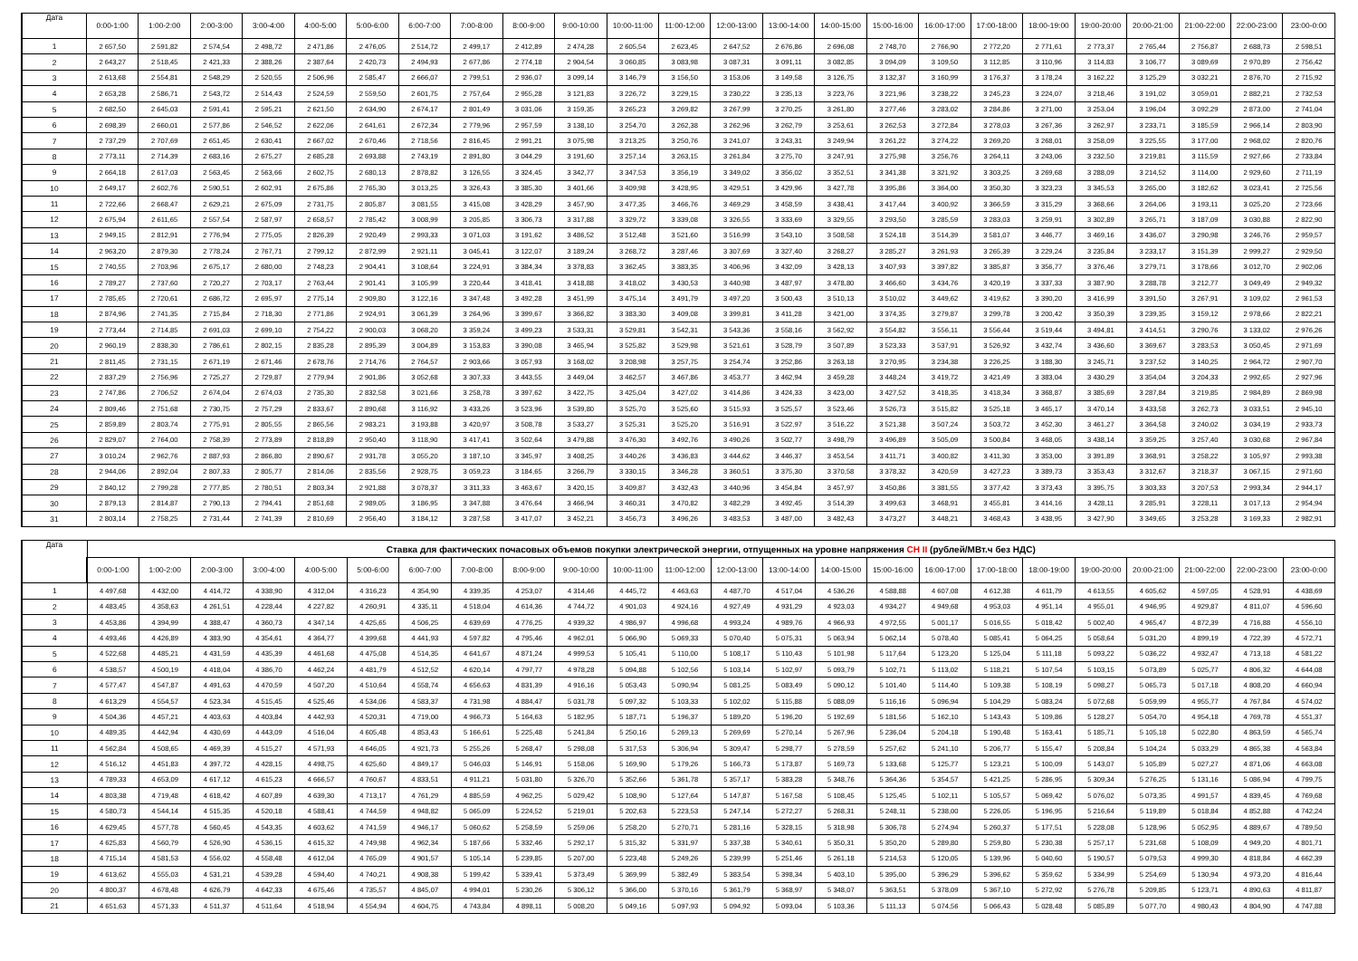| Дата | 0:00-1:00 | 1:00-2:00 | 2:00-3:00 | 3:00-4:00 | 4:00-5:00 | 5:00-6:00 | 6:00-7:00 | 7:00-8:00 | 8:00-9:00 | 9:00-10:00 | 10:00-11:00 | 11:00-12:00 | 12:00-13:00 | 13:00-14:00 | 14:00-15:00 | 15:00-16:00 | 16:00-17:00 | 17:00-18:00 | 18:00-19:00 | 19:00-20:00 | 20:00-21:00 | 21:00-22:00 | 22:00-23:00 | 23:00-0:00 |
| --- | --- | --- | --- | --- | --- | --- | --- | --- | --- | --- | --- | --- | --- | --- | --- | --- | --- | --- | --- | --- | --- | --- | --- | --- |
| 1 | 2 657,50 | 2 591,82 | 2 574,54 | 2 498,72 | 2 471,86 | 2 476,05 | 2 514,72 | 2 499,17 | 2 412,89 | 2 474,28 | 2 605,54 | 2 623,45 | 2 647,52 | 2 676,86 | 2 696,08 | 2 748,70 | 2 766,90 | 2 772,20 | 2 771,61 | 2 773,37 | 2 765,44 | 2 756,87 | 2 688,73 | 2 598,51 |
| 2 | 2 643,27 | 2 518,45 | 2 421,33 | 2 388,26 | 2 387,64 | 2 420,73 | 2 494,93 | 2 677,86 | 2 774,18 | 2 904,54 | 3 060,85 | 3 083,98 | 3 087,31 | 3 091,11 | 3 082,85 | 3 094,09 | 3 109,50 | 3 112,85 | 3 110,96 | 3 114,83 | 3 106,77 | 3 089,69 | 2 970,89 | 2 756,42 |
| 3 | 2 613,68 | 2 554,81 | 2 548,29 | 2 520,55 | 2 506,96 | 2 585,47 | 2 666,07 | 2 799,51 | 2 936,07 | 3 099,14 | 3 146,79 | 3 156,50 | 3 153,06 | 3 149,58 | 3 126,75 | 3 132,37 | 3 160,99 | 3 176,37 | 3 178,24 | 3 162,22 | 3 125,29 | 3 032,21 | 2 876,70 | 2 715,92 |
| 4 | 2 653,28 | 2 586,71 | 2 543,72 | 2 514,43 | 2 524,59 | 2 559,50 | 2 601,75 | 2 757,64 | 2 955,28 | 3 121,83 | 3 226,72 | 3 229,15 | 3 230,22 | 3 235,13 | 3 223,76 | 3 221,96 | 3 238,22 | 3 245,23 | 3 224,07 | 3 218,46 | 3 191,02 | 3 059,01 | 2 882,21 | 2 732,53 |
| 5 | 2 682,50 | 2 645,03 | 2 591,41 | 2 595,21 | 2 621,50 | 2 634,90 | 2 674,17 | 2 801,49 | 3 031,06 | 3 159,35 | 3 265,23 | 3 269,82 | 3 267,99 | 3 270,25 | 3 261,80 | 3 277,46 | 3 283,02 | 3 284,86 | 3 271,00 | 3 253,04 | 3 196,04 | 3 092,29 | 2 873,00 | 2 741,04 |
| 6 | 2 698,39 | 2 660,01 | 2 577,86 | 2 546,52 | 2 622,06 | 2 641,61 | 2 672,34 | 2 779,96 | 2 957,59 | 3 138,10 | 3 254,70 | 3 262,38 | 3 262,96 | 3 262,79 | 3 253,61 | 3 262,53 | 3 272,84 | 3 278,03 | 3 267,36 | 3 262,97 | 3 233,71 | 3 185,59 | 2 966,14 | 2 803,90 |
| 7 | 2 737,29 | 2 707,69 | 2 651,45 | 2 630,41 | 2 667,02 | 2 670,46 | 2 718,56 | 2 816,45 | 2 991,21 | 3 075,98 | 3 213,25 | 3 250,76 | 3 241,07 | 3 243,31 | 3 249,94 | 3 261,22 | 3 274,22 | 3 269,20 | 3 268,01 | 3 258,09 | 3 225,55 | 3 177,00 | 2 968,02 | 2 820,76 |
| 8 | 2 773,11 | 2 714,39 | 2 683,16 | 2 675,27 | 2 685,28 | 2 693,88 | 2 743,19 | 2 891,80 | 3 044,29 | 3 191,60 | 3 257,14 | 3 263,15 | 3 261,84 | 3 275,70 | 3 247,91 | 3 275,98 | 3 256,76 | 3 264,11 | 3 243,06 | 3 232,50 | 3 219,81 | 3 115,59 | 2 927,66 | 2 733,84 |
| 9 | 2 664,18 | 2 617,03 | 2 563,45 | 2 563,66 | 2 602,75 | 2 680,13 | 2 878,82 | 3 126,55 | 3 324,45 | 3 342,77 | 3 347,53 | 3 356,19 | 3 349,02 | 3 356,02 | 3 352,51 | 3 341,38 | 3 321,92 | 3 303,25 | 3 269,68 | 3 288,09 | 3 214,52 | 3 114,00 | 2 929,60 | 2 711,19 |
| 10 | 2 649,17 | 2 602,76 | 2 590,51 | 2 602,91 | 2 675,86 | 2 765,30 | 3 013,25 | 3 326,43 | 3 385,30 | 3 401,66 | 3 409,98 | 3 428,95 | 3 429,51 | 3 429,96 | 3 427,78 | 3 395,86 | 3 364,00 | 3 350,30 | 3 323,23 | 3 345,53 | 3 265,00 | 3 182,62 | 3 023,41 | 2 725,56 |
| 11 | 2 722,66 | 2 668,47 | 2 629,21 | 2 675,09 | 2 731,75 | 2 805,87 | 3 081,55 | 3 415,08 | 3 428,29 | 3 457,90 | 3 477,35 | 3 466,76 | 3 469,29 | 3 458,59 | 3 438,41 | 3 417,44 | 3 400,92 | 3 366,59 | 3 315,29 | 3 368,66 | 3 264,06 | 3 193,11 | 3 025,20 | 2 723,66 |
| 12 | 2 675,94 | 2 611,65 | 2 557,54 | 2 587,97 | 2 658,57 | 2 785,42 | 3 008,99 | 3 205,85 | 3 306,73 | 3 317,88 | 3 329,72 | 3 339,08 | 3 326,55 | 3 333,69 | 3 329,55 | 3 293,50 | 3 285,59 | 3 283,03 | 3 259,91 | 3 302,89 | 3 265,71 | 3 187,09 | 3 030,88 | 2 822,90 |
| 13 | 2 949,15 | 2 812,91 | 2 776,94 | 2 775,05 | 2 826,39 | 2 920,49 | 2 993,33 | 3 071,03 | 3 191,62 | 3 486,52 | 3 512,48 | 3 521,60 | 3 516,99 | 3 543,10 | 3 508,58 | 3 524,18 | 3 514,39 | 3 581,07 | 3 446,77 | 3 469,16 | 3 436,07 | 3 290,98 | 3 246,76 | 2 959,57 |
| 14 | 2 963,20 | 2 879,30 | 2 778,24 | 2 767,71 | 2 799,12 | 2 872,99 | 2 921,11 | 3 045,41 | 3 122,07 | 3 189,24 | 3 268,72 | 3 287,46 | 3 307,69 | 3 327,40 | 3 268,27 | 3 285,27 | 3 261,93 | 3 265,39 | 3 229,24 | 3 235,84 | 3 233,17 | 3 151,39 | 2 999,27 | 2 929,50 |
| 15 | 2 740,55 | 2 703,96 | 2 675,17 | 2 680,00 | 2 748,23 | 2 904,41 | 3 108,64 | 3 224,91 | 3 384,34 | 3 378,83 | 3 362,45 | 3 383,35 | 3 406,96 | 3 432,09 | 3 428,13 | 3 407,93 | 3 397,82 | 3 385,87 | 3 356,77 | 3 376,46 | 3 279,71 | 3 178,66 | 3 012,70 | 2 902,06 |
| 16 | 2 789,27 | 2 737,60 | 2 720,27 | 2 703,17 | 2 763,44 | 2 901,41 | 3 105,99 | 3 220,44 | 3 418,41 | 3 418,88 | 3 418,02 | 3 430,53 | 3 440,98 | 3 487,97 | 3 478,80 | 3 466,60 | 3 434,76 | 3 420,19 | 3 337,33 | 3 387,90 | 3 288,78 | 3 212,77 | 3 049,49 | 2 949,32 |
| 17 | 2 785,65 | 2 720,61 | 2 686,72 | 2 695,97 | 2 775,14 | 2 909,80 | 3 122,16 | 3 347,48 | 3 492,28 | 3 451,99 | 3 475,14 | 3 491,79 | 3 497,20 | 3 500,43 | 3 510,13 | 3 510,02 | 3 449,62 | 3 419,62 | 3 390,20 | 3 416,99 | 3 391,50 | 3 267,91 | 3 109,02 | 2 961,53 |
| 18 | 2 874,96 | 2 741,35 | 2 715,84 | 2 718,30 | 2 771,86 | 2 924,91 | 3 061,39 | 3 264,96 | 3 399,67 | 3 366,82 | 3 383,30 | 3 409,08 | 3 399,81 | 3 411,28 | 3 421,00 | 3 374,35 | 3 279,87 | 3 299,78 | 3 200,42 | 3 350,39 | 3 239,35 | 3 159,12 | 2 978,66 | 2 822,21 |
| 19 | 2 773,44 | 2 714,85 | 2 691,03 | 2 699,10 | 2 754,22 | 2 900,03 | 3 068,20 | 3 359,24 | 3 499,23 | 3 533,31 | 3 529,81 | 3 542,31 | 3 543,36 | 3 558,16 | 3 562,92 | 3 554,82 | 3 556,11 | 3 556,44 | 3 519,44 | 3 494,81 | 3 414,51 | 3 290,76 | 3 133,02 | 2 976,26 |
| 20 | 2 960,19 | 2 838,30 | 2 786,61 | 2 802,15 | 2 835,28 | 2 895,39 | 3 004,89 | 3 153,83 | 3 390,08 | 3 465,94 | 3 525,82 | 3 529,98 | 3 521,61 | 3 528,79 | 3 507,89 | 3 523,33 | 3 537,91 | 3 526,92 | 3 432,74 | 3 436,60 | 3 369,67 | 3 283,53 | 3 050,45 | 2 971,69 |
| 21 | 2 811,45 | 2 731,15 | 2 671,19 | 2 671,46 | 2 678,76 | 2 714,76 | 2 764,57 | 2 903,66 | 3 057,93 | 3 168,02 | 3 208,98 | 3 257,75 | 3 254,74 | 3 252,86 | 3 263,18 | 3 270,95 | 3 234,38 | 3 226,25 | 3 188,30 | 3 245,71 | 3 237,52 | 3 140,25 | 2 964,72 | 2 907,70 |
| 22 | 2 837,29 | 2 756,96 | 2 725,27 | 2 729,87 | 2 779,94 | 2 901,86 | 3 052,68 | 3 307,33 | 3 443,55 | 3 449,04 | 3 462,57 | 3 467,86 | 3 453,77 | 3 462,94 | 3 459,28 | 3 448,24 | 3 419,72 | 3 421,49 | 3 383,04 | 3 430,29 | 3 354,04 | 3 204,33 | 2 992,65 | 2 927,96 |
| 23 | 2 747,86 | 2 706,52 | 2 674,04 | 2 674,03 | 2 735,30 | 2 832,58 | 3 021,66 | 3 258,78 | 3 397,62 | 3 422,75 | 3 425,04 | 3 427,02 | 3 414,86 | 3 424,33 | 3 423,00 | 3 427,52 | 3 418,35 | 3 418,34 | 3 368,87 | 3 385,69 | 3 287,84 | 3 219,85 | 2 984,89 | 2 869,98 |
| 24 | 2 809,46 | 2 751,68 | 2 730,75 | 2 757,29 | 2 833,67 | 2 890,68 | 3 116,92 | 3 433,26 | 3 523,96 | 3 539,80 | 3 525,70 | 3 525,60 | 3 515,93 | 3 525,57 | 3 523,46 | 3 526,73 | 3 515,82 | 3 525,18 | 3 465,17 | 3 470,14 | 3 433,58 | 3 262,73 | 3 033,51 | 2 945,10 |
| 25 | 2 859,89 | 2 803,74 | 2 775,91 | 2 805,55 | 2 865,56 | 2 983,21 | 3 193,88 | 3 420,97 | 3 508,78 | 3 533,27 | 3 525,31 | 3 525,20 | 3 516,91 | 3 522,97 | 3 516,22 | 3 521,38 | 3 507,24 | 3 503,72 | 3 452,30 | 3 461,27 | 3 364,58 | 3 240,02 | 3 034,19 | 2 933,73 |
| 26 | 2 829,07 | 2 764,00 | 2 758,39 | 2 773,89 | 2 818,89 | 2 950,40 | 3 118,90 | 3 417,41 | 3 502,64 | 3 479,88 | 3 476,30 | 3 492,76 | 3 490,26 | 3 502,77 | 3 498,79 | 3 496,89 | 3 505,09 | 3 500,84 | 3 468,05 | 3 438,14 | 3 359,25 | 3 257,40 | 3 030,68 | 2 967,84 |
| 27 | 3 010,24 | 2 962,76 | 2 887,93 | 2 866,80 | 2 890,67 | 2 931,78 | 3 055,20 | 3 187,10 | 3 345,97 | 3 408,25 | 3 440,26 | 3 436,83 | 3 444,62 | 3 446,37 | 3 453,54 | 3 411,71 | 3 400,82 | 3 411,30 | 3 353,00 | 3 391,89 | 3 368,91 | 3 258,22 | 3 105,97 | 2 993,38 |
| 28 | 2 944,06 | 2 892,04 | 2 807,33 | 2 805,77 | 2 814,06 | 2 835,56 | 2 928,75 | 3 059,23 | 3 184,65 | 3 266,79 | 3 330,15 | 3 346,28 | 3 360,51 | 3 375,30 | 3 370,58 | 3 378,32 | 3 420,59 | 3 427,23 | 3 389,73 | 3 353,43 | 3 312,67 | 3 218,37 | 3 067,15 | 2 971,60 |
| 29 | 2 840,12 | 2 799,28 | 2 777,85 | 2 780,51 | 2 803,34 | 2 921,88 | 3 078,37 | 3 311,33 | 3 463,67 | 3 420,15 | 3 409,87 | 3 432,43 | 3 440,96 | 3 454,84 | 3 457,97 | 3 450,86 | 3 381,55 | 3 377,42 | 3 373,43 | 3 395,75 | 3 303,33 | 3 207,53 | 2 993,34 | 2 944,17 |
| 30 | 2 879,13 | 2 814,87 | 2 790,13 | 2 794,41 | 2 851,68 | 2 989,05 | 3 186,95 | 3 347,88 | 3 476,64 | 3 466,94 | 3 460,31 | 3 470,82 | 3 482,29 | 3 492,45 | 3 514,39 | 3 499,63 | 3 468,91 | 3 455,81 | 3 414,16 | 3 428,11 | 3 285,91 | 3 228,11 | 3 017,13 | 2 954,94 |
| 31 | 2 803,14 | 2 758,25 | 2 731,44 | 2 741,39 | 2 810,69 | 2 956,40 | 3 184,12 | 3 287,58 | 3 417,07 | 3 452,21 | 3 456,73 | 3 496,26 | 3 483,53 | 3 487,00 | 3 482,43 | 3 473,27 | 3 448,21 | 3 468,43 | 3 438,95 | 3 427,90 | 3 349,65 | 3 253,28 | 3 169,33 | 2 982,91 |
| Дата | Ставка для фактических почасовых объемов покупки электрической энергии, отпущенных на уровне напряжения СН II (рублей/МВт.ч без НДС) | | | | | | | | | | | | | | | | | | | | | | | |
| --- | --- | --- | --- | --- | --- | --- | --- | --- | --- | --- | --- | --- | --- | --- | --- | --- | --- | --- | --- | --- | --- | --- | --- | --- |
| | 0:00-1:00 | 1:00-2:00 | 2:00-3:00 | 3:00-4:00 | 4:00-5:00 | 5:00-6:00 | 6:00-7:00 | 7:00-8:00 | 8:00-9:00 | 9:00-10:00 | 10:00-11:00 | 11:00-12:00 | 12:00-13:00 | 13:00-14:00 | 14:00-15:00 | 15:00-16:00 | 16:00-17:00 | 17:00-18:00 | 18:00-19:00 | 19:00-20:00 | 20:00-21:00 | 21:00-22:00 | 22:00-23:00 | 23:00-0:00 |
| 1 | 4 497,68 | 4 432,00 | 4 414,72 | 4 338,90 | 4 312,04 | 4 316,23 | 4 354,90 | 4 339,35 | 4 253,07 | 4 314,46 | 4 445,72 | 4 463,63 | 4 487,70 | 4 517,04 | 4 536,26 | 4 588,88 | 4 607,08 | 4 612,38 | 4 611,79 | 4 613,55 | 4 605,62 | 4 597,05 | 4 528,91 | 4 438,69 |
| 2 | 4 483,45 | 4 358,63 | 4 261,51 | 4 228,44 | 4 227,82 | 4 260,91 | 4 335,11 | 4 518,04 | 4 614,36 | 4 744,72 | 4 901,03 | 4 924,16 | 4 927,49 | 4 931,29 | 4 923,03 | 4 934,27 | 4 949,68 | 4 953,03 | 4 951,14 | 4 955,01 | 4 946,95 | 4 929,87 | 4 811,07 | 4 596,60 |
| 3 | 4 453,86 | 4 394,99 | 4 388,47 | 4 360,73 | 4 347,14 | 4 425,65 | 4 506,25 | 4 639,69 | 4 776,25 | 4 939,32 | 4 986,97 | 4 996,68 | 4 993,24 | 4 989,76 | 4 966,93 | 4 972,55 | 5 001,17 | 5 016,55 | 5 018,42 | 5 002,40 | 4 965,47 | 4 872,39 | 4 716,88 | 4 556,10 |
| 4 | 4 493,46 | 4 426,89 | 4 383,90 | 4 354,61 | 4 364,77 | 4 399,68 | 4 441,93 | 4 597,82 | 4 795,46 | 4 962,01 | 5 066,90 | 5 069,33 | 5 070,40 | 5 075,31 | 5 063,94 | 5 062,14 | 5 078,40 | 5 085,41 | 5 064,25 | 5 058,64 | 5 031,20 | 4 899,19 | 4 722,39 | 4 572,71 |
| 5 | 4 522,68 | 4 485,21 | 4 431,59 | 4 435,39 | 4 461,68 | 4 475,08 | 4 514,35 | 4 641,67 | 4 871,24 | 4 999,53 | 5 105,41 | 5 110,00 | 5 108,17 | 5 110,43 | 5 101,98 | 5 117,64 | 5 123,20 | 5 125,04 | 5 111,18 | 5 093,22 | 5 036,22 | 4 932,47 | 4 713,18 | 4 581,22 |
| 6 | 4 538,57 | 4 500,19 | 4 418,04 | 4 386,70 | 4 462,24 | 4 481,79 | 4 512,52 | 4 620,14 | 4 797,77 | 4 978,28 | 5 094,88 | 5 102,56 | 5 103,14 | 5 102,97 | 5 093,79 | 5 102,71 | 5 113,02 | 5 118,21 | 5 107,54 | 5 103,15 | 5 073,89 | 5 025,77 | 4 806,32 | 4 644,08 |
| 7 | 4 577,47 | 4 547,87 | 4 491,63 | 4 470,59 | 4 507,20 | 4 510,64 | 4 558,74 | 4 656,63 | 4 831,39 | 4 916,16 | 5 053,43 | 5 090,94 | 5 081,25 | 5 083,49 | 5 090,12 | 5 101,40 | 5 114,40 | 5 109,38 | 5 108,19 | 5 098,27 | 5 065,73 | 5 017,18 | 4 808,20 | 4 660,94 |
| 8 | 4 613,29 | 4 554,57 | 4 523,34 | 4 515,45 | 4 525,46 | 4 534,06 | 4 583,37 | 4 731,98 | 4 884,47 | 5 031,78 | 5 097,32 | 5 103,33 | 5 102,02 | 5 115,88 | 5 088,09 | 5 116,16 | 5 096,94 | 5 104,29 | 5 083,24 | 5 072,68 | 5 059,99 | 4 955,77 | 4 767,84 | 4 574,02 |
| 9 | 4 504,36 | 4 457,21 | 4 403,63 | 4 403,84 | 4 442,93 | 4 520,31 | 4 719,00 | 4 966,73 | 5 164,63 | 5 182,95 | 5 187,71 | 5 196,37 | 5 189,20 | 5 196,20 | 5 192,69 | 5 181,56 | 5 162,10 | 5 143,43 | 5 109,86 | 5 128,27 | 5 054,70 | 4 954,18 | 4 769,78 | 4 551,37 |
| 10 | 4 489,35 | 4 442,94 | 4 430,69 | 4 443,09 | 4 516,04 | 4 605,48 | 4 853,43 | 5 166,61 | 5 225,48 | 5 241,84 | 5 250,16 | 5 269,13 | 5 269,69 | 5 270,14 | 5 267,96 | 5 236,04 | 5 204,18 | 5 190,48 | 5 163,41 | 5 185,71 | 5 105,18 | 5 022,80 | 4 863,59 | 4 565,74 |
| 11 | 4 562,84 | 4 508,65 | 4 469,39 | 4 515,27 | 4 571,93 | 4 646,05 | 4 921,73 | 5 255,26 | 5 268,47 | 5 298,08 | 5 317,53 | 5 306,94 | 5 309,47 | 5 298,77 | 5 278,59 | 5 257,62 | 5 241,10 | 5 206,77 | 5 155,47 | 5 208,84 | 5 104,24 | 5 033,29 | 4 865,38 | 4 563,84 |
| 12 | 4 516,12 | 4 451,83 | 4 397,72 | 4 428,15 | 4 498,75 | 4 625,60 | 4 849,17 | 5 046,03 | 5 146,91 | 5 158,06 | 5 169,90 | 5 179,26 | 5 166,73 | 5 173,87 | 5 169,73 | 5 133,68 | 5 125,77 | 5 123,21 | 5 100,09 | 5 143,07 | 5 105,89 | 5 027,27 | 4 871,06 | 4 663,08 |
| 13 | 4 789,33 | 4 653,09 | 4 617,12 | 4 615,23 | 4 666,57 | 4 760,67 | 4 833,51 | 4 911,21 | 5 031,80 | 5 326,70 | 5 352,66 | 5 361,78 | 5 357,17 | 5 383,28 | 5 348,76 | 5 364,36 | 5 354,57 | 5 421,25 | 5 286,95 | 5 309,34 | 5 276,25 | 5 131,16 | 5 086,94 | 4 799,75 |
| 14 | 4 803,38 | 4 719,48 | 4 618,42 | 4 607,89 | 4 639,30 | 4 713,17 | 4 761,29 | 4 885,59 | 4 962,25 | 5 029,42 | 5 108,90 | 5 127,64 | 5 147,87 | 5 167,58 | 5 108,45 | 5 125,45 | 5 102,11 | 5 105,57 | 5 069,42 | 5 076,02 | 5 073,35 | 4 991,57 | 4 839,45 | 4 769,68 |
| 15 | 4 580,73 | 4 544,14 | 4 515,35 | 4 520,18 | 4 588,41 | 4 744,59 | 4 948,82 | 5 065,09 | 5 224,52 | 5 219,01 | 5 202,63 | 5 223,53 | 5 247,14 | 5 272,27 | 5 268,31 | 5 248,11 | 5 238,00 | 5 226,05 | 5 196,95 | 5 216,64 | 5 119,89 | 5 018,84 | 4 852,88 | 4 742,24 |
| 16 | 4 629,45 | 4 577,78 | 4 560,45 | 4 543,35 | 4 603,62 | 4 741,59 | 4 946,17 | 5 060,62 | 5 258,59 | 5 259,06 | 5 258,20 | 5 270,71 | 5 281,16 | 5 328,15 | 5 318,98 | 5 306,78 | 5 274,94 | 5 260,37 | 5 177,51 | 5 228,08 | 5 128,96 | 5 052,95 | 4 889,67 | 4 789,50 |
| 17 | 4 625,83 | 4 560,79 | 4 526,90 | 4 536,15 | 4 615,32 | 4 749,98 | 4 962,34 | 5 187,66 | 5 332,46 | 5 292,17 | 5 315,32 | 5 331,97 | 5 337,38 | 5 340,61 | 5 350,31 | 5 350,20 | 5 289,80 | 5 259,80 | 5 230,38 | 5 257,17 | 5 231,68 | 5 108,09 | 4 949,20 | 4 801,71 |
| 18 | 4 715,14 | 4 581,53 | 4 556,02 | 4 558,48 | 4 612,04 | 4 765,09 | 4 901,57 | 5 105,14 | 5 239,85 | 5 207,00 | 5 223,48 | 5 249,26 | 5 239,99 | 5 251,46 | 5 261,18 | 5 214,53 | 5 120,05 | 5 139,96 | 5 040,60 | 5 190,57 | 5 079,53 | 4 999,30 | 4 818,84 | 4 662,39 |
| 19 | 4 613,62 | 4 555,03 | 4 531,21 | 4 539,28 | 4 594,40 | 4 740,21 | 4 908,38 | 5 199,42 | 5 339,41 | 5 373,49 | 5 369,99 | 5 382,49 | 5 383,54 | 5 398,34 | 5 403,10 | 5 395,00 | 5 396,29 | 5 396,62 | 5 359,62 | 5 334,99 | 5 254,69 | 5 130,94 | 4 973,20 | 4 816,44 |
| 20 | 4 800,37 | 4 678,48 | 4 626,79 | 4 642,33 | 4 675,46 | 4 735,57 | 4 845,07 | 4 994,01 | 5 230,26 | 5 306,12 | 5 366,00 | 5 370,16 | 5 361,79 | 5 368,97 | 5 348,07 | 5 363,51 | 5 378,09 | 5 367,10 | 5 272,92 | 5 276,78 | 5 209,85 | 5 123,71 | 4 890,63 | 4 811,87 |
| 21 | 4 651,63 | 4 571,33 | 4 511,37 | 4 511,64 | 4 518,94 | 4 554,94 | 4 604,75 | 4 743,84 | 4 898,11 | 5 008,20 | 5 049,16 | 5 097,93 | 5 094,92 | 5 093,04 | 5 103,36 | 5 111,13 | 5 074,56 | 5 066,43 | 5 028,48 | 5 085,89 | 5 077,70 | 4 980,43 | 4 804,90 | 4 747,88 |